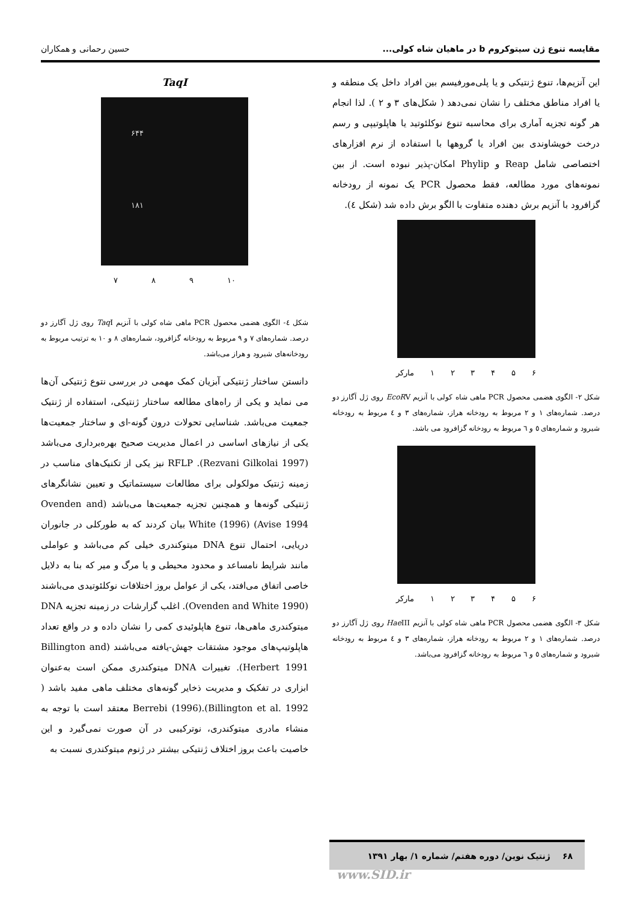مقایسه تنوع ژن سیتوکروم b در ماهیان شاه کولی... حسین رحمانی و همکاران
این آنزیم‌ها، تنوع ژنتیکی و یا پلی‌مورفیسم بین افراد داخل یک منطقه و یا افراد مناطق مختلف را نشان نمی‌دهد ( شکل‌های ۳ و ۲ ). لذا انجام هر گونه تجزیه آماری برای محاسبه تنوع نوکلئوتید یا هاپلوتیپی و رسم درخت خویشاوندی بین افراد یا گروهها با استفاده از نرم افزارهای اختصاصی شامل Reap و Phylip امکان-پذیر نبوده است. از بین نمونه‌های مورد مطالعه، فقط محصول PCR یک نمونه از رودخانه گزافرود با آنزیم برش دهنده متفاوت با الگو برش داده شد (شکل ٤).
مارکر ۱ ۲ ۳ ۴ ۵ ۶
شکل ۲- الگوی هضمی محصول PCR ماهی شاه کولی با آنزیم EcoRV روی ژل آگارز دو درصد. شماره‌های ۱ و ۲ مربوط به رودخانه هراز، شماره‌های ۳ و ٤ مربوط به رودخانه شیرود و شماره‌های ٥ و ٦ مربوط به رودخانه گزافرود می باشد.
مارکر ۱ ۲ ۳ ۴ ۵ ۶
شکل ۳- الگوی هضمی محصول PCR ماهی شاه کولی با آنزیم Hae III روی ژل آگارز دو درصد. شماره‌های ۱ و ۲ مربوط به رودخانه هراز، شماره‌های ۳ و ٤ مربوط به رودخانه شیرود و شماره‌های ٥ و ٦ مربوط به رودخانه گزافرود می‌باشد.
TaqI
۶۴۴
۱۸۱
۷ ۸ ۹ ۱۰
شکل ٤- الگوی هضمی محصول PCR ماهی شاه کولی با آنزیم Taq I روی ژل آگارز دو درصد. شماره‌های ۷ و ۹ مربوط به رودخانه گزافرود، شماره‌های ۸ و ۱۰ به ترتیب مربوط به رودخانه‌های شیرود و هراز می‌باشد.
دانستن ساختار ژنتیکی آبزیان کمک مهمی در بررسی نتوع ژنتیکی آن‌ها می نماید و یکی از راه‌های مطالعه ساختار ژنتیکی، استفاده از ژنتیک جمعیت می‌باشد. شناسایی تحولات درون گونه-ای و ساختار جمعیت‌ها یکی از نیازهای اساسی در اعمال مدیریت صحیح بهره‌برداری می‌باشد (Rezvani Gilkolai 1997). RFLP نیز یکی از تکنیک‌های مناسب در زمینه ژنتیک مولکولی برای مطالعات سیستماتیک و تعیین نشانگرهای ژنتیکی گونه‌ها و همچنین تجزیه جمعیت‌ها می‌باشد (Ovenden and Avise 1994) White (1996) بیان کردند که به طورکلی در جانوران دریایی، احتمال تنوع DNA میتوکندری خیلی کم می‌باشد و عواملی مانند شرایط نامساعد و محدود محیطی و یا مرگ و میر که بنا به دلایل خاصی اتفاق می‌افتد، یکی از عوامل بروز اختلافات نوکلئوتیدی می‌باشند (Ovenden and White 1990). اغلب گزارشات در زمینه تجزیه DNA میتوکندری ماهی‌ها، تنوع هاپلوئیدی کمی را نشان داده و در واقع تعداد هاپلوتیپ‌های موجود مشتقات جهش-یافته می‌باشند (Billington and Herbert 1991). تغییرات DNA میتوکندری ممکن است به‌عنوان ابزاری در تفکیک و مدیریت ذخایر گونه‌های مختلف ماهی مفید باشد ( Billington et al. 1992).(1996) Berrebi معتقد است با توجه به منشاء مادری میتوکندری، نوترکیبی در آن صورت نمی‌گیرد و این خاصیت باعث بروز اختلاف ژنتیکی بیشتر در ژنوم میتوکندری نسبت به
۶۸ ژنتیک نوین/ دوره هفتم/ شماره ۱/ بهار ۱۳۹۱
www.SID.ir